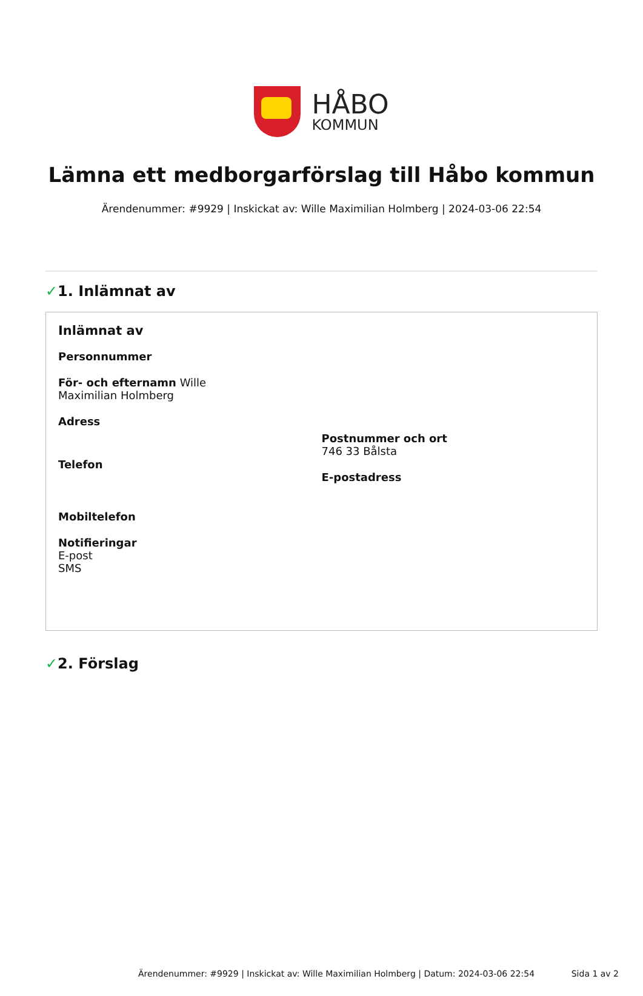HÅBO
KOMMUN
Lämna ett medborgarförslag till Håbo kommun
Ärendenummer: #9929 | Inskickat av: Wille Maximilian Holmberg | 2024-03-06 22:54
✓1. Inlämnat av
Inlämnat av
Personnummer
För- och efternamn Wille
Maximilian Holmberg
Adress
Telefon
Postnummer och ort
746 33 Bålsta
E-postadress
Mobiltelefon
Notifieringar
E-post
SMS
✓2. Förslag
Ärendenummer: #9929 | Inskickat av: Wille Maximilian Holmberg | Datum: 2024-03-06 22:54 Sida 1 av 2